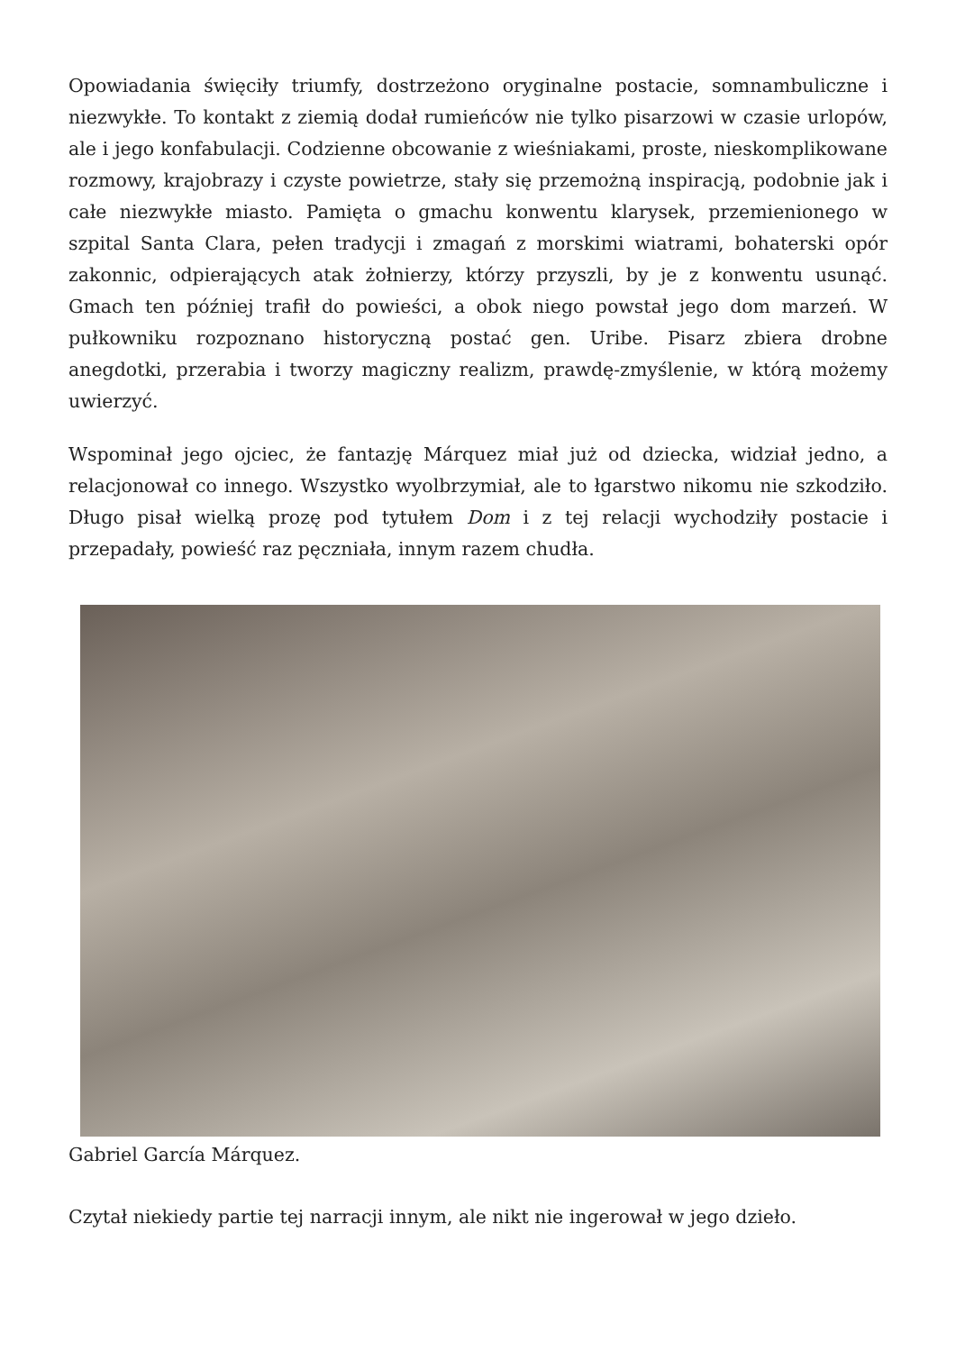Opowiadania święciły triumfy, dostrzeżono oryginalne postacie, somnambuliczne i niezwykłe. To kontakt z ziemią dodał rumieńców nie tylko pisarzowi w czasie urlopów, ale i jego konfabulacji. Codzienne obcowanie z wieśniakami, proste, nieskomplikowane rozmowy, krajobrazy i czyste powietrze, stały się przemożną inspiracją, podobnie jak i całe niezwykłe miasto. Pamięta o gmachu konwentu klarysek, przemienionego w szpital Santa Clara, pełen tradycji i zmagań z morskimi wiatrami, bohaterski opór zakonnic, odpierających atak żołnierzy, którzy przyszli, by je z konwentu usunąć. Gmach ten później trafił do powieści, a obok niego powstał jego dom marzeń. W pułkowniku rozpoznano historyczną postać gen. Uribe. Pisarz zbiera drobne anegdotki, przerabia i tworzy magiczny realizm, prawdę-zmyślenie, w którą możemy uwierzyć.
Wspominał jego ojciec, że fantazję Márquez miał już od dziecka, widział jedno, a relacjonował co innego. Wszystko wyolbrzymiał, ale to łgarstwo nikomu nie szkodziło. Długo pisał wielką prozę pod tytułem Dom i z tej relacji wychodziły postacie i przepadały, powieść raz pęczniała, innym razem chudła.
Gabriel García Márquez.
Czytał niekiedy partie tej narracji innym, ale nikt nie ingerował w jego dzieło.